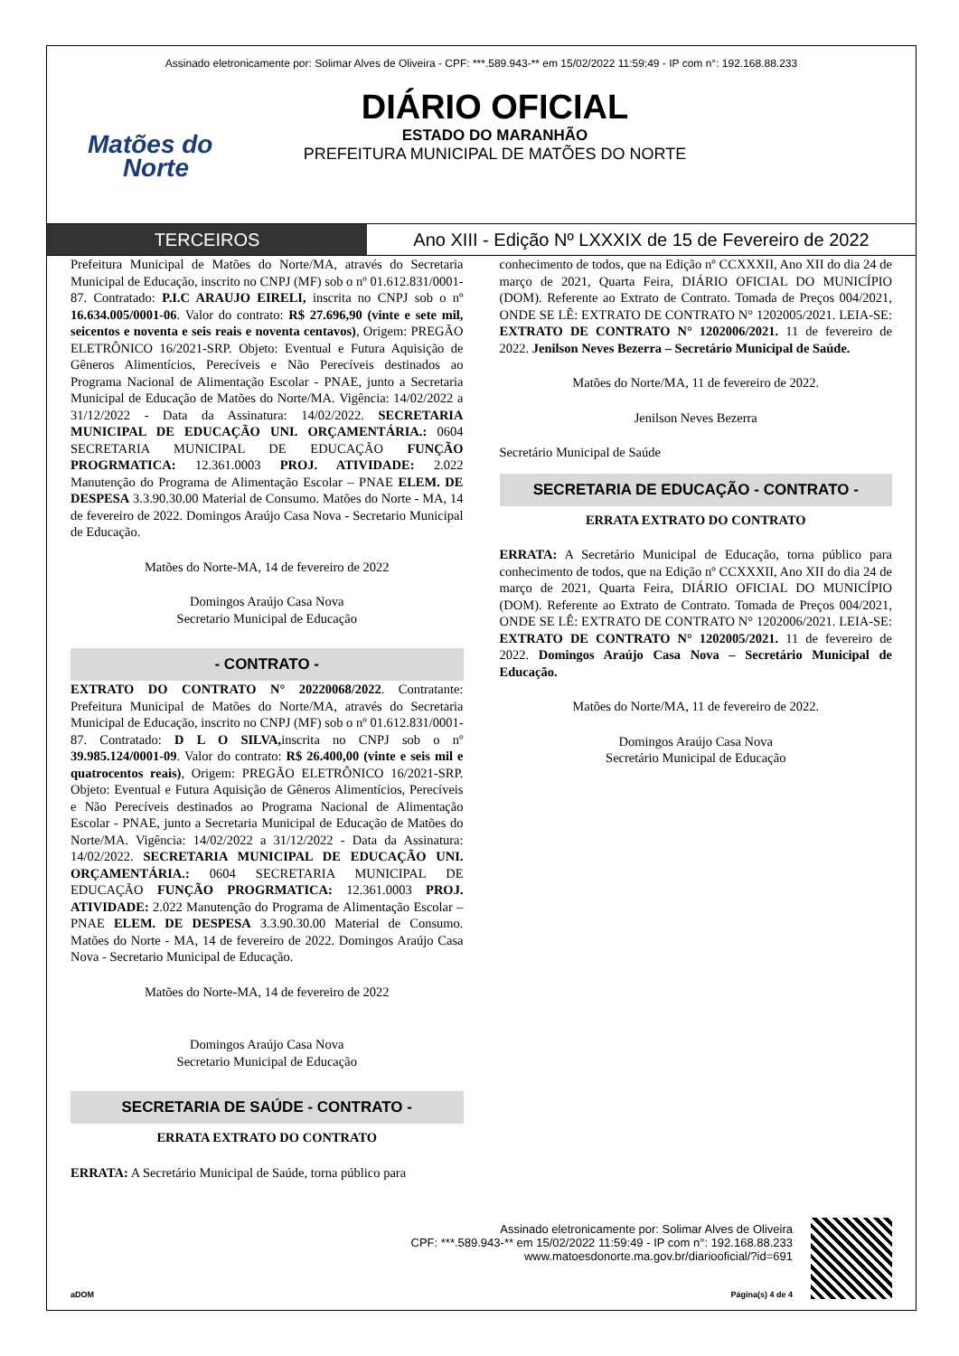Assinado eletronicamente por: Solimar Alves de Oliveira - CPF: ***.589.943-** em 15/02/2022 11:59:49 - IP com n°: 192.168.88.233
Matões do
Norte
DIÁRIO OFICIAL
ESTADO DO MARANHÃO
PREFEITURA MUNICIPAL DE MATÕES DO NORTE
TERCEIROS Ano XIII - Edição Nº LXXXIX de 15 de Fevereiro de 2022
Prefeitura Municipal de Matões do Norte/MA, através do Secretaria Municipal de Educação, inscrito no CNPJ (MF) sob o nº 01.612.831/0001-87. Contratado: P.I.C ARAUJO EIRELI, inscrita no CNPJ sob o nº 16.634.005/0001-06. Valor do contrato: R$ 27.696,90 (vinte e sete mil, seicentos e noventa e seis reais e noventa centavos), Origem: PREGÃO ELETRÔNICO 16/2021-SRP. Objeto: Eventual e Futura Aquisição de Gêneros Alimentícios, Perecíveis e Não Perecíveis destinados ao Programa Nacional de Alimentação Escolar - PNAE, junto a Secretaria Municipal de Educação de Matões do Norte/MA. Vigência: 14/02/2022 a 31/12/2022 - Data da Assinatura: 14/02/2022. SECRETARIA MUNICIPAL DE EDUCAÇÃO UNI. ORÇAMENTÁRIA.: 0604 SECRETARIA MUNICIPAL DE EDUCAÇÃO FUNÇÃO PROGRMATICA: 12.361.0003 PROJ. ATIVIDADE: 2.022 Manutenção do Programa de Alimentação Escolar – PNAE ELEM. DE DESPESA 3.3.90.30.00 Material de Consumo. Matões do Norte - MA, 14 de fevereiro de 2022. Domingos Araújo Casa Nova - Secretario Municipal de Educação.
Matões do Norte-MA, 14 de fevereiro de 2022
Domingos Araújo Casa Nova
Secretario Municipal de Educação
- CONTRATO -
EXTRATO DO CONTRATO N° 20220068/2022. Contratante: Prefeitura Municipal de Matões do Norte/MA, através do Secretaria Municipal de Educação, inscrito no CNPJ (MF) sob o nº 01.612.831/0001-87. Contratado: D L O SILVA, inscrita no CNPJ sob o nº 39.985.124/0001-09. Valor do contrato: R$ 26.400,00 (vinte e seis mil e quatrocentos reais), Origem: PREGÃO ELETRÔNICO 16/2021-SRP. Objeto: Eventual e Futura Aquisição de Gêneros Alimentícios, Perecíveis e Não Perecíveis destinados ao Programa Nacional de Alimentação Escolar - PNAE, junto a Secretaria Municipal de Educação de Matões do Norte/MA. Vigência: 14/02/2022 a 31/12/2022 - Data da Assinatura: 14/02/2022. SECRETARIA MUNICIPAL DE EDUCAÇÃO UNI. ORÇAMENTÁRIA.: 0604 SECRETARIA MUNICIPAL DE EDUCAÇÃO FUNÇÃO PROGRMATICA: 12.361.0003 PROJ. ATIVIDADE: 2.022 Manutenção do Programa de Alimentação Escolar – PNAE ELEM. DE DESPESA 3.3.90.30.00 Material de Consumo. Matões do Norte - MA, 14 de fevereiro de 2022. Domingos Araújo Casa Nova - Secretario Municipal de Educação.
Matões do Norte-MA, 14 de fevereiro de 2022
Domingos Araújo Casa Nova
Secretario Municipal de Educação
SECRETARIA DE SAÚDE - CONTRATO -
ERRATA EXTRATO DO CONTRATO
ERRATA: A Secretário Municipal de Saúde, torna público para
conhecimento de todos, que na Edição nº CCXXXII, Ano XII do dia 24 de março de 2021, Quarta Feira, DIÁRIO OFICIAL DO MUNICÍPIO (DOM). Referente ao Extrato de Contrato. Tomada de Preços 004/2021, ONDE SE LÊ: EXTRATO DE CONTRATO N° 1202005/2021. LEIA-SE: EXTRATO DE CONTRATO N° 1202006/2021. 11 de fevereiro de 2022. Jenilson Neves Bezerra – Secretário Municipal de Saúde.
Matões do Norte/MA, 11 de fevereiro de 2022.
Jenilson Neves Bezerra
Secretário Municipal de Saúde
SECRETARIA DE EDUCAÇÃO - CONTRATO -
ERRATA EXTRATO DO CONTRATO
ERRATA: A Secretário Municipal de Educação, torna público para conhecimento de todos, que na Edição nº CCXXXII, Ano XII do dia 24 de março de 2021, Quarta Feira, DIÁRIO OFICIAL DO MUNICÍPIO (DOM). Referente ao Extrato de Contrato. Tomada de Preços 004/2021, ONDE SE LÊ: EXTRATO DE CONTRATO N° 1202006/2021. LEIA-SE: EXTRATO DE CONTRATO N° 1202005/2021. 11 de fevereiro de 2022. Domingos Araújo Casa Nova – Secretário Municipal de Educação.
Matões do Norte/MA, 11 de fevereiro de 2022.
Domingos Araújo Casa Nova
Secretário Municipal de Educação
Assinado eletronicamente por: Solimar Alves de Oliveira
CPF: ***.589.943-** em 15/02/2022 11:59:49 - IP com n°: 192.168.88.233
www.matoesdonorte.ma.gov.br/diariooficial/?id=691
aDOM Página(s) 4 de 4